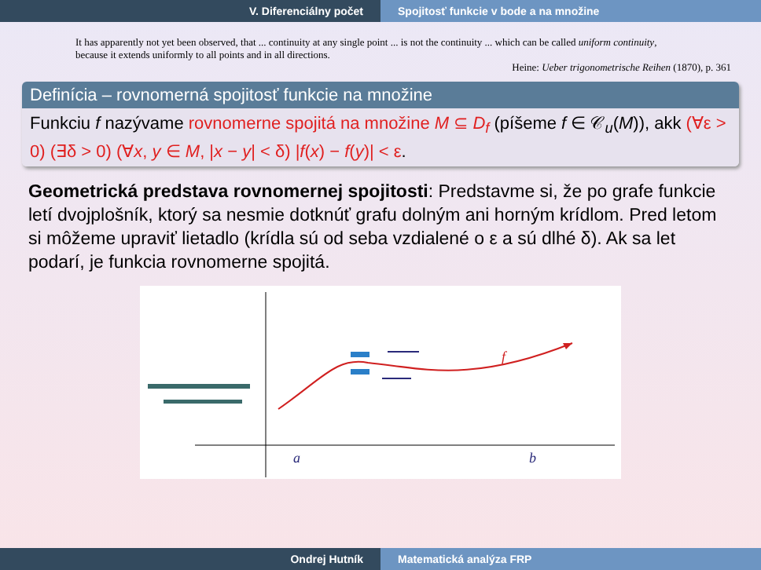V. Diferenciálny počet Spojitosť funkcie v bode a na množine
It has apparently not yet been observed, that ... continuity at any single point ... is not the continuity ... which can be called uniform continuity, because it extends uniformly to all points and in all directions.
Heine: Ueber trigonometrische Reihen (1870), p. 361
Definícia – rovnomerná spojitosť funkcie na množine
Funkciu f nazývame rovnomerne spojitá na množine M ⊆ D<sub>f</sub> (píšeme f ∈ 𝒞<sub>u</sub>(M)), akk (∀ε > 0) (∃δ > 0) (∀x, y ∈ M, |x − y| < δ) |f(x) − f(y)| < ε.
Geometrická predstava rovnomernej spojitosti: Predstavme si, že po grafe funkcie letí dvojplošník, ktorý sa nesmie dotknúť grafu dolným ani horným krídlom. Pred letom si môžeme upraviť lietadlo (krídla sú od seba vzdialené o ε a sú dlhé δ). Ak sa let podarí, je funkcia rovnomerne spojitá.
f
a
b
Ondrej Hutník Matematická analýza FRP